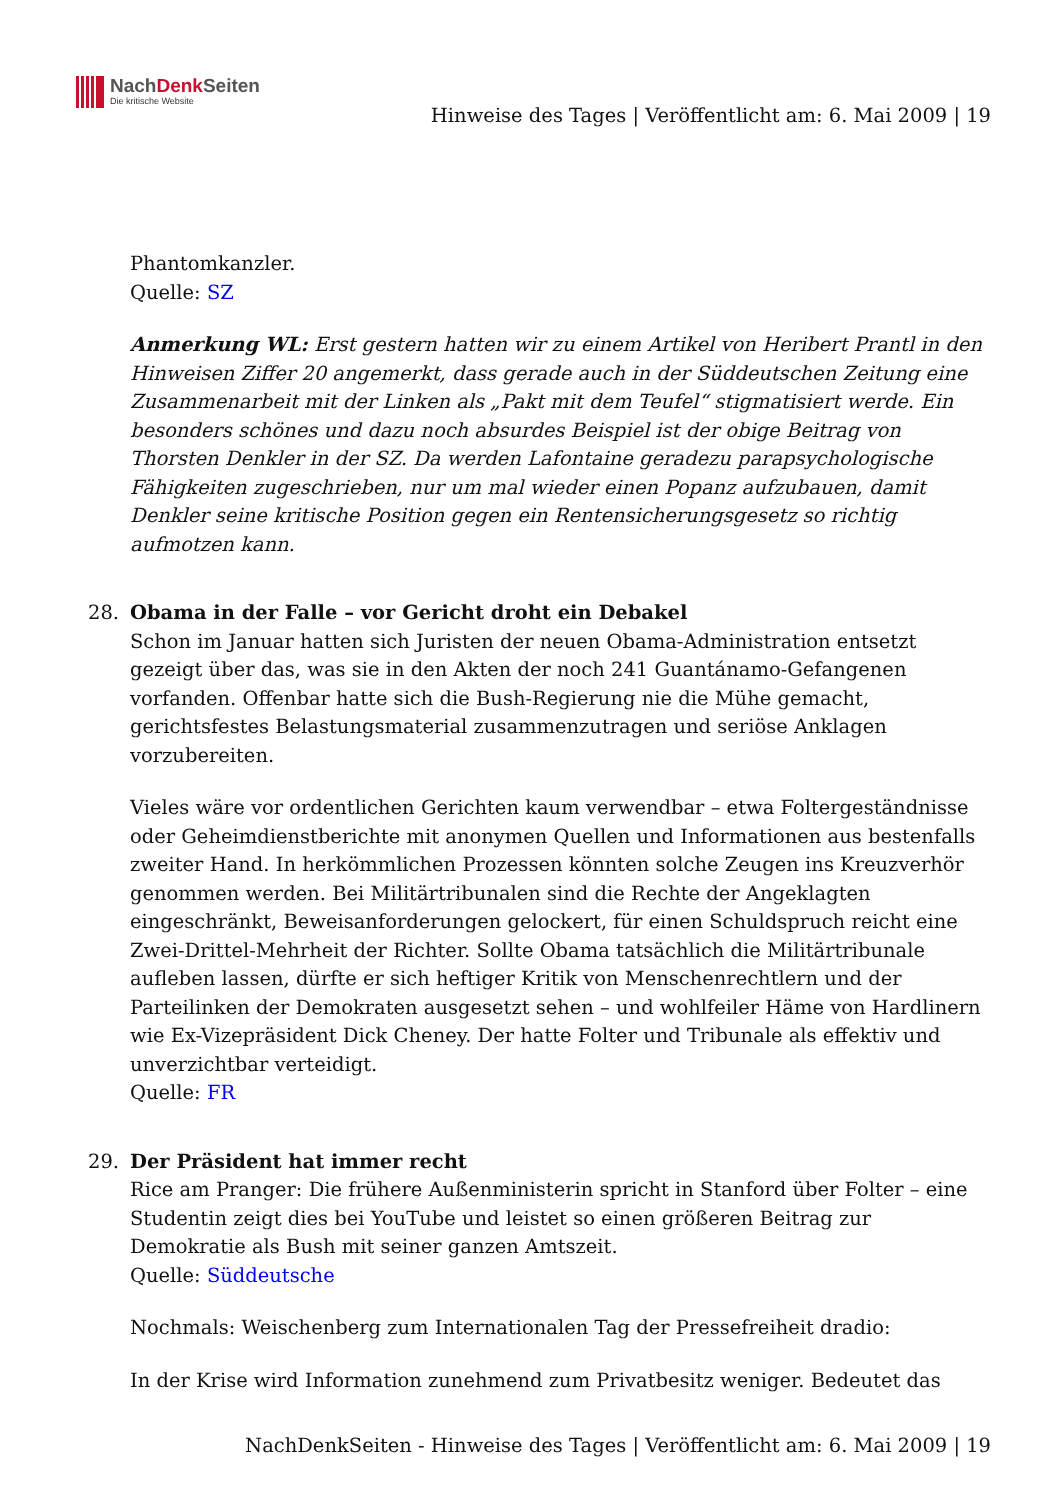NachDenk Seiten
Die kritische Website
Hinweise des Tages | Veröffentlicht am: 6. Mai 2009 | 19
Phantomkanzler.
Quelle: SZ
Anmerkung WL: Erst gestern hatten wir zu einem Artikel von Heribert Prantl in den Hinweisen Ziffer 20 angemerkt, dass gerade auch in der Süddeutschen Zeitung eine Zusammenarbeit mit der Linken als „Pakt mit dem Teufel“ stigmatisiert werde. Ein besonders schönes und dazu noch absurdes Beispiel ist der obige Beitrag von Thorsten Denkler in der SZ. Da werden Lafontaine geradezu parapsychologische Fähigkeiten zugeschrieben, nur um mal wieder einen Popanz aufzubauen, damit Denkler seine kritische Position gegen ein Rentensicherungsgesetz so richtig aufmotzen kann.
28. Obama in der Falle – vor Gericht droht ein Debakel
Schon im Januar hatten sich Juristen der neuen Obama-Administration entsetzt gezeigt über das, was sie in den Akten der noch 241 Guantánamo-Gefangenen vorfanden. Offenbar hatte sich die Bush-Regierung nie die Mühe gemacht, gerichtsfestes Belastungsmaterial zusammenzutragen und seriöse Anklagen vorzubereiten.
Vieles wäre vor ordentlichen Gerichten kaum verwendbar – etwa Foltergeständnisse oder Geheimdienstberichte mit anonymen Quellen und Informationen aus bestenfalls zweiter Hand. In herkömmlichen Prozessen könnten solche Zeugen ins Kreuzverhör genommen werden. Bei Militärtribunalen sind die Rechte der Angeklagten eingeschränkt, Beweisanforderungen gelockert, für einen Schuldspruch reicht eine Zwei-Drittel-Mehrheit der Richter. Sollte Obama tatsächlich die Militärtribunale aufleben lassen, dürfte er sich heftiger Kritik von Menschenrechtlern und der Parteilinken der Demokraten ausgesetzt sehen – und wohlfeiler Häme von Hardlinern wie Ex-Vizepräsident Dick Cheney. Der hatte Folter und Tribunale als effektiv und unverzichtbar verteidigt.
Quelle: FR
29. Der Präsident hat immer recht
Rice am Pranger: Die frühere Außenministerin spricht in Stanford über Folter – eine Studentin zeigt dies bei YouTube und leistet so einen größeren Beitrag zur Demokratie als Bush mit seiner ganzen Amtszeit.
Quelle: Süddeutsche
Nochmals: Weischenberg zum Internationalen Tag der Pressefreiheit dradio:
In der Krise wird Information zunehmend zum Privatbesitz weniger. Bedeutet das
NachDenkSeiten - Hinweise des Tages | Veröffentlicht am: 6. Mai 2009 | 19